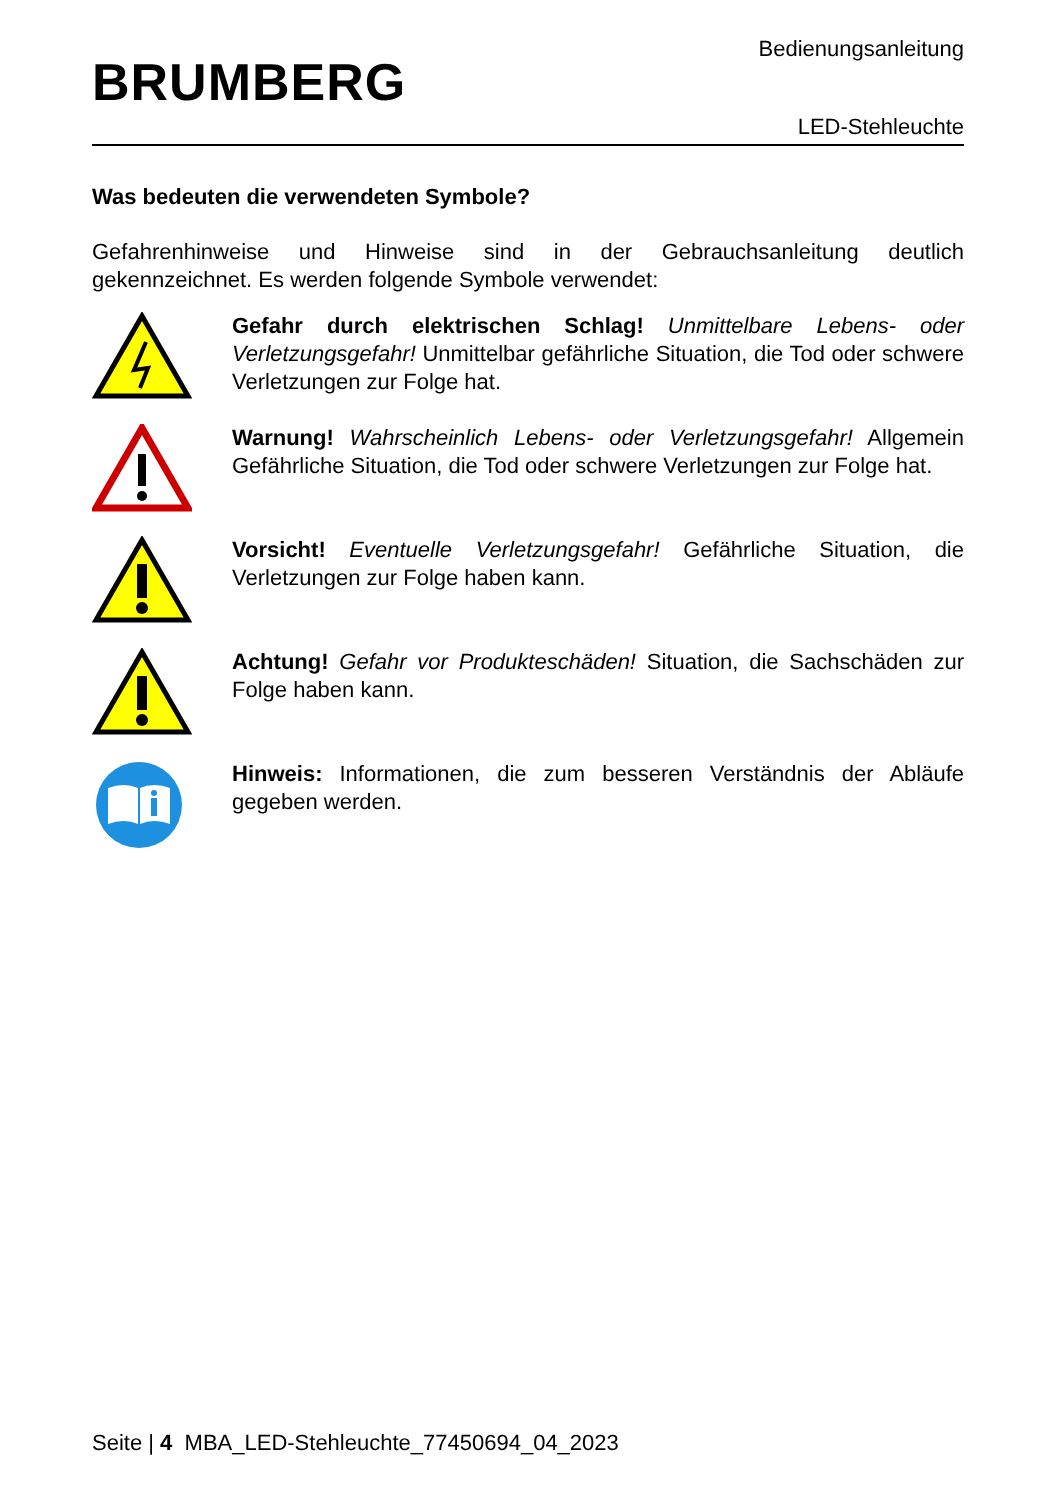BRUMBERG
Bedienungsanleitung
LED-Stehleuchte
Was bedeuten die verwendeten Symbole?
Gefahrenhinweise und Hinweise sind in der Gebrauchsanleitung deutlich gekennzeichnet. Es werden folgende Symbole verwendet:
Gefahr durch elektrischen Schlag! Unmittelbare Lebens- oder Verletzungsgefahr! Unmittelbar gefährliche Situation, die Tod oder schwere Verletzungen zur Folge hat.
Warnung! Wahrscheinlich Lebens- oder Verletzungsgefahr! Allgemein Gefährliche Situation, die Tod oder schwere Verletzungen zur Folge hat.
Vorsicht! Eventuelle Verletzungsgefahr! Gefährliche Situation, die Verletzungen zur Folge haben kann.
Achtung! Gefahr vor Produkteschäden! Situation, die Sachschäden zur Folge haben kann.
Hinweis: Informationen, die zum besseren Verständnis der Abläufe gegeben werden.
Seite | 4 MBA_LED-Stehleuchte_77450694_04_2023